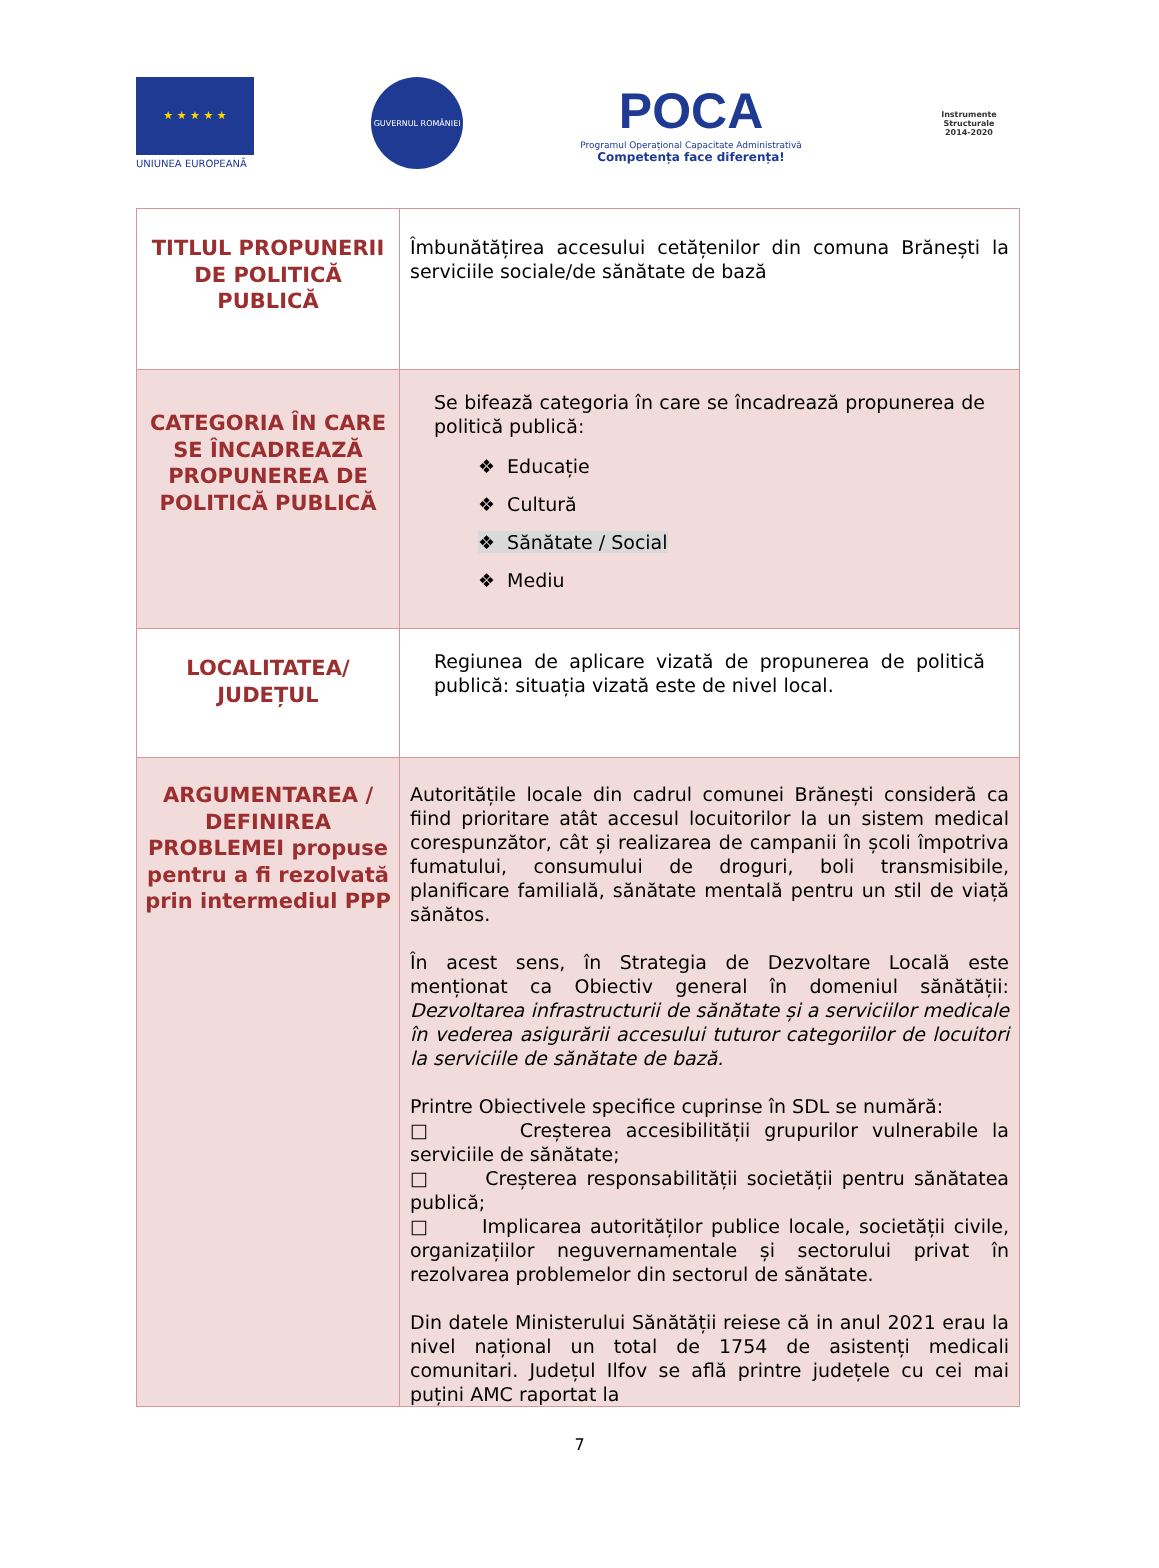★ ★ ★ ★ ★
UNIUNEA EUROPEANĂ
GUVERNUL ROMÂNIEI
POCA
Programul Operațional Capacitate Administrativă
Competența face diferența!
Instrumente Structurale
2014-2020
| TITLUL PROPUNERII DE POLITICĂ PUBLICĂ | Îmbunătățirea accesului cetățenilor din comuna Brănești la serviciile sociale/de sănătate de bază |
| CATEGORIA ÎN CARE SE ÎNCADREAZĂ PROPUNEREA DE POLITICĂ PUBLICĂ | Se bifează categoria în care se încadrează propunerea de politică publică: ❖ Educație ❖ Cultură ❖ Sănătate / Social ❖ Mediu |
| LOCALITATEA/ JUDEȚUL | Regiunea de aplicare vizată de propunerea de politică publică: situația vizată este de nivel local. |
| ARGUMENTAREA / DEFINIREA PROBLEMEI propuse pentru a fi rezolvată prin intermediul PPP | Autoritățile locale din cadrul comunei Brănești consideră ca fiind prioritare atât accesul locuitorilor la un sistem medical corespunzător, cât și realizarea de campanii în școli împotriva fumatului, consumului de droguri, boli transmisibile, planificare familială, sănătate mentală pentru un stil de viață sănătos. În acest sens, în Strategia de Dezvoltare Locală este menționat ca Obiectiv general în domeniul sănătății: Dezvoltarea infrastructurii de sănătate și a serviciilor medicale în vederea asigurării accesului tuturor categoriilor de locuitori la serviciile de sănătate de bază. Printre Obiectivele specifice cuprinse în SDL se numără: □ Creșterea accesibilității grupurilor vulnerabile la serviciile de sănătate; □ Creșterea responsabilității societății pentru sănătatea publică; □ Implicarea autorităților publice locale, societății civile, organizațiilor neguvernamentale și sectorului privat în rezolvarea problemelor din sectorul de sănătate. Din datele Ministerului Sănătății reiese că in anul 2021 erau la nivel național un total de 1754 de asistenți medicali comunitari. Județul Ilfov se află printre județele cu cei mai puțini AMC raportat la |
7